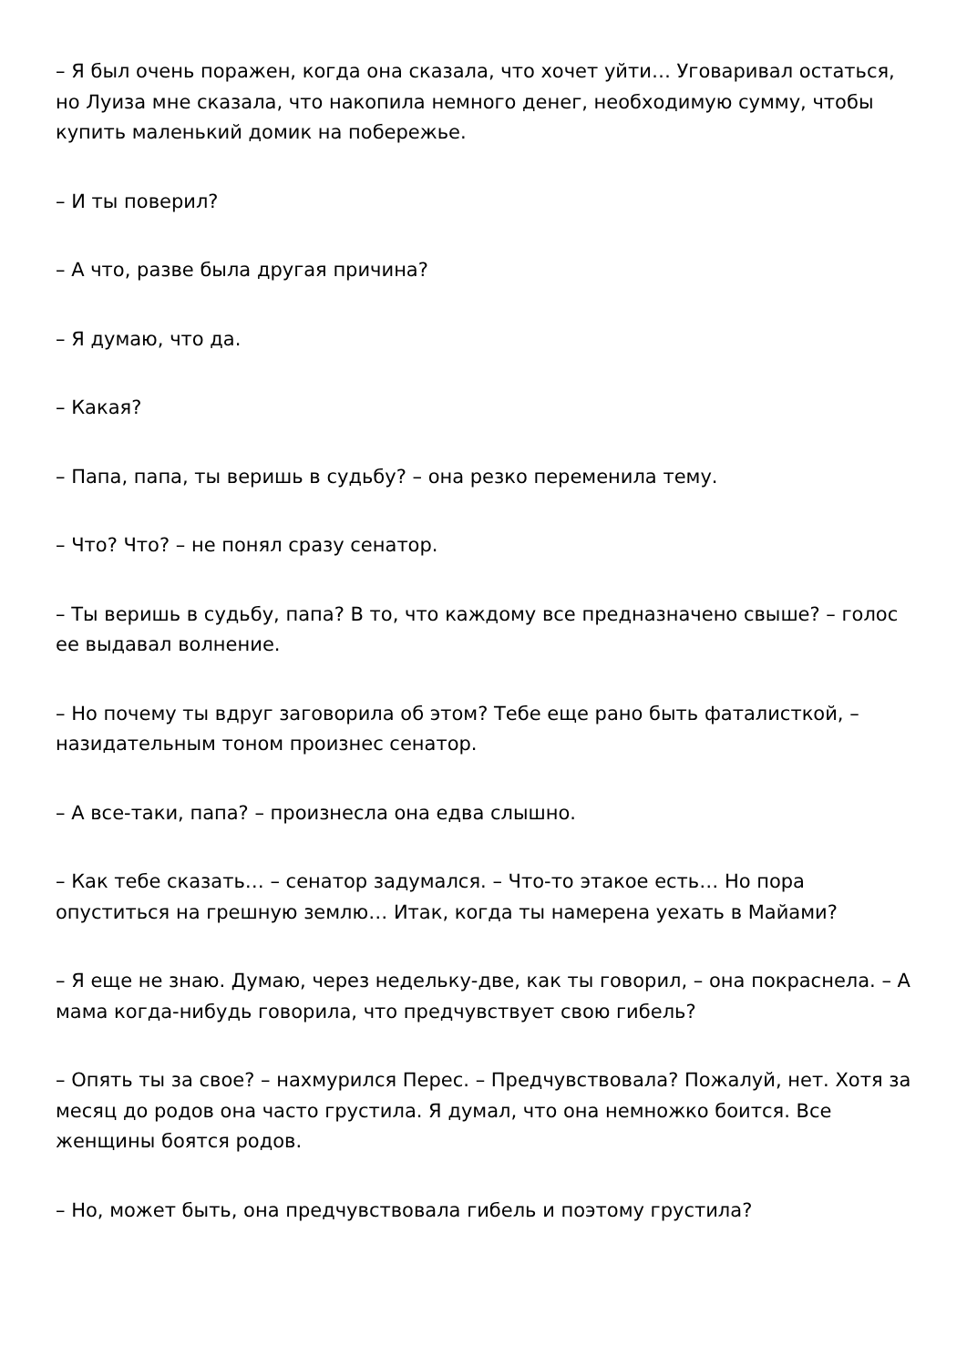– Я был очень поражен, когда она сказала, что хочет уйти… Уговаривал остаться, но Луиза мне сказала, что накопила немного денег, необходимую сумму, чтобы купить маленький домик на побережье.
– И ты поверил?
– А что, разве была другая причина?
– Я думаю, что да.
– Какая?
– Папа, папа, ты веришь в судьбу? – она резко переменила тему.
– Что? Что? – не понял сразу сенатор.
– Ты веришь в судьбу, папа? В то, что каждому все предназначено свыше? – голос ее выдавал волнение.
– Но почему ты вдруг заговорила об этом? Тебе еще рано быть фаталисткой, – назидательным тоном произнес сенатор.
– А все-таки, папа? – произнесла она едва слышно.
– Как тебе сказать… – сенатор задумался. – Что-то этакое есть… Но пора опуститься на грешную землю… Итак, когда ты намерена уехать в Майами?
– Я еще не знаю. Думаю, через недельку-две, как ты говорил, – она покраснела. – А мама когда-нибудь говорила, что предчувствует свою гибель?
– Опять ты за свое? – нахмурился Перес. – Предчувствовала? Пожалуй, нет. Хотя за месяц до родов она часто грустила. Я думал, что она немножко боится. Все женщины боятся родов.
– Но, может быть, она предчувствовала гибель и поэтому грустила?